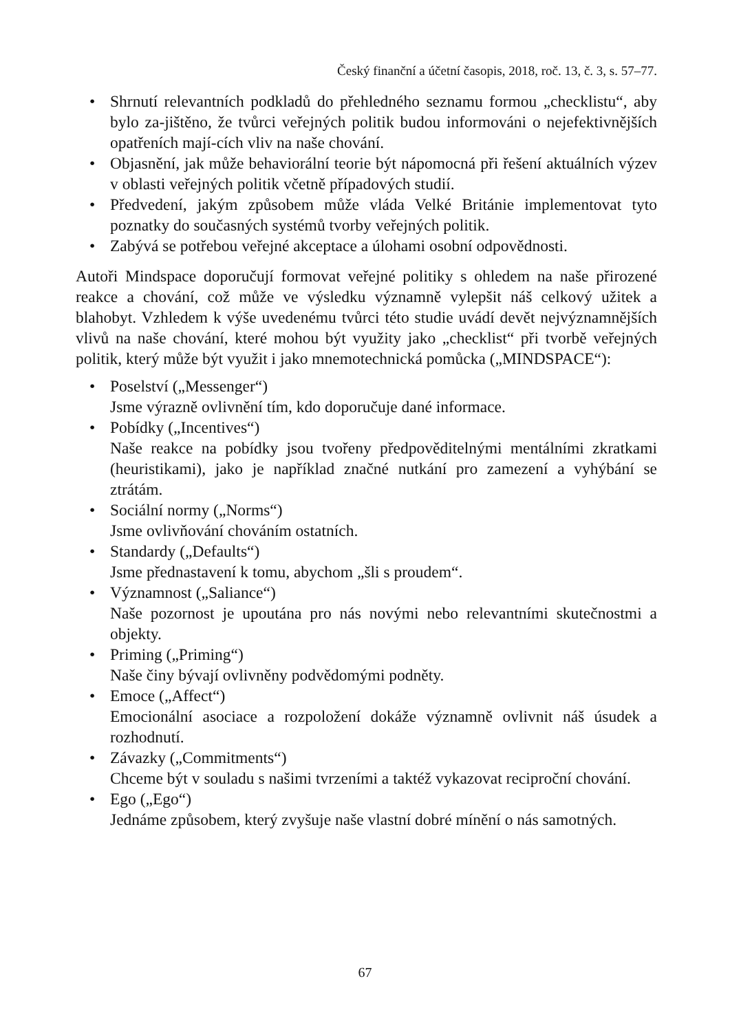Český finanční a účetní časopis, 2018, roč. 13, č. 3, s. 57–77.
• Shrnutí relevantních podkladů do přehledného seznamu formou „checklistu“, aby bylo za-jištěno, že tvůrci veřejných politik budou informováni o nejefektivnějších opatřeních mají-cích vliv na naše chování.
• Objasnění, jak může behaviorální teorie být nápomocná při řešení aktuálních výzev v oblasti veřejných politik včetně případových studií.
• Předvedení, jakým způsobem může vláda Velké Británie implementovat tyto poznatky do současných systémů tvorby veřejných politik.
• Zabývá se potřebou veřejné akceptace a úlohami osobní odpovědnosti.
Autoři Mindspace doporučují formovat veřejné politiky s ohledem na naše přirozené reakce a chování, což může ve výsledku významně vylepšit náš celkový užitek a blahobyt. Vzhledem k výše uvedenému tvůrci této studie uvádí devět nejvýznamnějších vlivů na naše chování, které mohou být využity jako „checklist“ při tvorbě veřejných politik, který může být využit i jako mnemotechnická pomůcka („MINDSPACE“):
• Poselství („Messenger“)
Jsme výrazně ovlivnění tím, kdo doporučuje dané informace.
• Pobídky („Incentives“)
Naše reakce na pobídky jsou tvořeny předpověditelnými mentálními zkratkami (heuristikami), jako je například značné nutkání pro zamezení a vyhýbání se ztrátám.
• Sociální normy („Norms“)
Jsme ovlivňování chováním ostatních.
• Standardy („Defaults“)
Jsme přednastavení k tomu, abychom „šli s proudem“.
• Významnost („Saliance“)
Naše pozornost je upoutána pro nás novými nebo relevantními skutečnostmi a objekty.
• Priming („Priming“)
Naše činy bývají ovlivněny podvědomými podněty.
• Emoce („Affect“)
Emocionální asociace a rozpoložení dokáže významně ovlivnit náš úsudek a rozhodnutí.
• Závazky („Commitments“)
Chceme být v souladu s našimi tvrzeními a taktéž vykazovat reciproční chování.
• Ego („Ego“)
Jednáme způsobem, který zvyšuje naše vlastní dobré mínění o nás samotných.
67